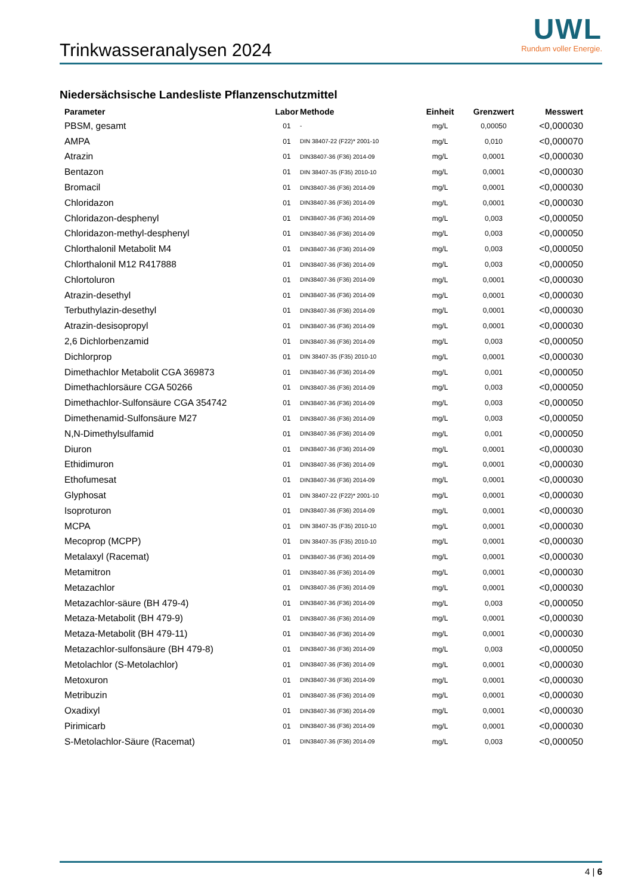Trinkwasseranalysen 2024
UWL
Rundum voller Energie.
Niedersächsische Landesliste Pflanzenschutzmittel
| Parameter | Labor | Methode | Einheit | Grenzwert | Messwert |
| --- | --- | --- | --- | --- | --- |
| PBSM, gesamt | 01 | - | mg/L | 0,00050 | <0,000030 |
| AMPA | 01 | DIN 38407-22 (F22)* 2001-10 | mg/L | 0,010 | <0,000070 |
| Atrazin | 01 | DIN38407-36 (F36) 2014-09 | mg/L | 0,0001 | <0,000030 |
| Bentazon | 01 | DIN 38407-35 (F35) 2010-10 | mg/L | 0,0001 | <0,000030 |
| Bromacil | 01 | DIN38407-36 (F36) 2014-09 | mg/L | 0,0001 | <0,000030 |
| Chloridazon | 01 | DIN38407-36 (F36) 2014-09 | mg/L | 0,0001 | <0,000030 |
| Chloridazon-desphenyl | 01 | DIN38407-36 (F36) 2014-09 | mg/L | 0,003 | <0,000050 |
| Chloridazon-methyl-desphenyl | 01 | DIN38407-36 (F36) 2014-09 | mg/L | 0,003 | <0,000050 |
| Chlorthalonil Metabolit M4 | 01 | DIN38407-36 (F36) 2014-09 | mg/L | 0,003 | <0,000050 |
| Chlorthalonil M12 R417888 | 01 | DIN38407-36 (F36) 2014-09 | mg/L | 0,003 | <0,000050 |
| Chlortoluron | 01 | DIN38407-36 (F36) 2014-09 | mg/L | 0,0001 | <0,000030 |
| Atrazin-desethyl | 01 | DIN38407-36 (F36) 2014-09 | mg/L | 0,0001 | <0,000030 |
| Terbuthylazin-desethyl | 01 | DIN38407-36 (F36) 2014-09 | mg/L | 0,0001 | <0,000030 |
| Atrazin-desisopropyl | 01 | DIN38407-36 (F36) 2014-09 | mg/L | 0,0001 | <0,000030 |
| 2,6 Dichlorbenzamid | 01 | DIN38407-36 (F36) 2014-09 | mg/L | 0,003 | <0,000050 |
| Dichlorprop | 01 | DIN 38407-35 (F35) 2010-10 | mg/L | 0,0001 | <0,000030 |
| Dimethachlor Metabolit CGA 369873 | 01 | DIN38407-36 (F36) 2014-09 | mg/L | 0,001 | <0,000050 |
| Dimethachlorsäure CGA 50266 | 01 | DIN38407-36 (F36) 2014-09 | mg/L | 0,003 | <0,000050 |
| Dimethachlor-Sulfonsäure CGA 354742 | 01 | DIN38407-36 (F36) 2014-09 | mg/L | 0,003 | <0,000050 |
| Dimethenamid-Sulfonsäure M27 | 01 | DIN38407-36 (F36) 2014-09 | mg/L | 0,003 | <0,000050 |
| N,N-Dimethylsulfamid | 01 | DIN38407-36 (F36) 2014-09 | mg/L | 0,001 | <0,000050 |
| Diuron | 01 | DIN38407-36 (F36) 2014-09 | mg/L | 0,0001 | <0,000030 |
| Ethidimuron | 01 | DIN38407-36 (F36) 2014-09 | mg/L | 0,0001 | <0,000030 |
| Ethofumesat | 01 | DIN38407-36 (F36) 2014-09 | mg/L | 0,0001 | <0,000030 |
| Glyphosat | 01 | DIN 38407-22 (F22)* 2001-10 | mg/L | 0,0001 | <0,000030 |
| Isoproturon | 01 | DIN38407-36 (F36) 2014-09 | mg/L | 0,0001 | <0,000030 |
| MCPA | 01 | DIN 38407-35 (F35) 2010-10 | mg/L | 0,0001 | <0,000030 |
| Mecoprop (MCPP) | 01 | DIN 38407-35 (F35) 2010-10 | mg/L | 0,0001 | <0,000030 |
| Metalaxyl (Racemat) | 01 | DIN38407-36 (F36) 2014-09 | mg/L | 0,0001 | <0,000030 |
| Metamitron | 01 | DIN38407-36 (F36) 2014-09 | mg/L | 0,0001 | <0,000030 |
| Metazachlor | 01 | DIN38407-36 (F36) 2014-09 | mg/L | 0,0001 | <0,000030 |
| Metazachlor-säure (BH 479-4) | 01 | DIN38407-36 (F36) 2014-09 | mg/L | 0,003 | <0,000050 |
| Metaza-Metabolit (BH 479-9) | 01 | DIN38407-36 (F36) 2014-09 | mg/L | 0,0001 | <0,000030 |
| Metaza-Metabolit (BH 479-11) | 01 | DIN38407-36 (F36) 2014-09 | mg/L | 0,0001 | <0,000030 |
| Metazachlor-sulfonsäure (BH 479-8) | 01 | DIN38407-36 (F36) 2014-09 | mg/L | 0,003 | <0,000050 |
| Metolachlor (S-Metolachlor) | 01 | DIN38407-36 (F36) 2014-09 | mg/L | 0,0001 | <0,000030 |
| Metoxuron | 01 | DIN38407-36 (F36) 2014-09 | mg/L | 0,0001 | <0,000030 |
| Metribuzin | 01 | DIN38407-36 (F36) 2014-09 | mg/L | 0,0001 | <0,000030 |
| Oxadixyl | 01 | DIN38407-36 (F36) 2014-09 | mg/L | 0,0001 | <0,000030 |
| Pirimicarb | 01 | DIN38407-36 (F36) 2014-09 | mg/L | 0,0001 | <0,000030 |
| S-Metolachlor-Säure (Racemat) | 01 | DIN38407-36 (F36) 2014-09 | mg/L | 0,003 | <0,000050 |
4 | 6